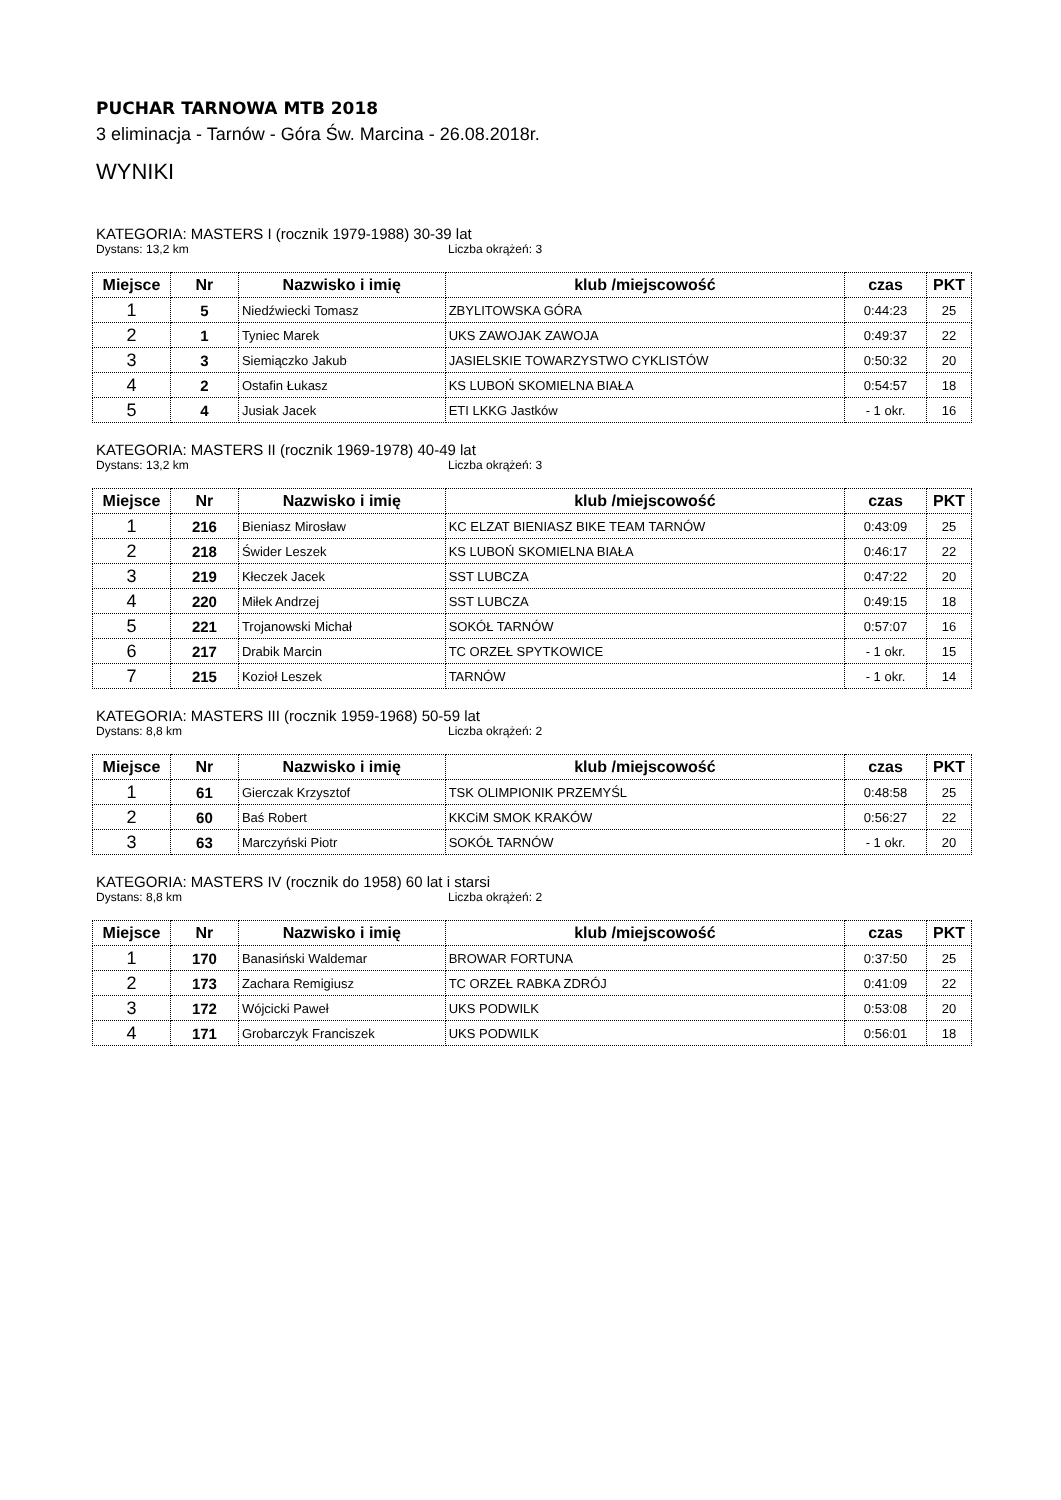PUCHAR TARNOWA MTB 2018
3 eliminacja - Tarnów - Góra Św. Marcina - 26.08.2018r.
WYNIKI
KATEGORIA: MASTERS I (rocznik 1979-1988) 30-39 lat
Dystans: 13,2 km Liczba okrążeń: 3
| Miejsce | Nr | Nazwisko i imię | klub /miejscowość | czas | PKT |
| --- | --- | --- | --- | --- | --- |
| 1 | 5 | Niedźwiecki Tomasz | ZBYLITOWSKA GÓRA | 0:44:23 | 25 |
| 2 | 1 | Tyniec Marek | UKS ZAWOJAK ZAWOJA | 0:49:37 | 22 |
| 3 | 3 | Siemiączko Jakub | JASIELSKIE TOWARZYSTWO CYKLISTÓW | 0:50:32 | 20 |
| 4 | 2 | Ostafin Łukasz | KS LUBOŃ SKOMIELNA BIAŁA | 0:54:57 | 18 |
| 5 | 4 | Jusiak Jacek | ETI LKKG Jastków | - 1 okr. | 16 |
KATEGORIA: MASTERS II (rocznik 1969-1978) 40-49 lat
Dystans: 13,2 km Liczba okrążeń: 3
| Miejsce | Nr | Nazwisko i imię | klub /miejscowość | czas | PKT |
| --- | --- | --- | --- | --- | --- |
| 1 | 216 | Bieniasz Mirosław | KC ELZAT BIENIASZ BIKE TEAM TARNÓW | 0:43:09 | 25 |
| 2 | 218 | Świder Leszek | KS LUBOŃ SKOMIELNA BIAŁA | 0:46:17 | 22 |
| 3 | 219 | Kłeczek Jacek | SST LUBCZA | 0:47:22 | 20 |
| 4 | 220 | Miłek Andrzej | SST LUBCZA | 0:49:15 | 18 |
| 5 | 221 | Trojanowski Michał | SOKÓŁ TARNÓW | 0:57:07 | 16 |
| 6 | 217 | Drabik Marcin | TC ORZEŁ SPYTKOWICE | - 1 okr. | 15 |
| 7 | 215 | Kozioł Leszek | TARNÓW | - 1 okr. | 14 |
KATEGORIA: MASTERS III (rocznik 1959-1968) 50-59 lat
Dystans: 8,8 km Liczba okrążeń: 2
| Miejsce | Nr | Nazwisko i imię | klub /miejscowość | czas | PKT |
| --- | --- | --- | --- | --- | --- |
| 1 | 61 | Gierczak Krzysztof | TSK OLIMPIONIK PRZEMYŚL | 0:48:58 | 25 |
| 2 | 60 | Baś Robert | KKCiM SMOK KRAKÓW | 0:56:27 | 22 |
| 3 | 63 | Marczyński Piotr | SOKÓŁ TARNÓW | - 1 okr. | 20 |
KATEGORIA: MASTERS IV (rocznik do 1958) 60 lat i starsi
Dystans: 8,8 km Liczba okrążeń: 2
| Miejsce | Nr | Nazwisko i imię | klub /miejscowość | czas | PKT |
| --- | --- | --- | --- | --- | --- |
| 1 | 170 | Banasiński Waldemar | BROWAR FORTUNA | 0:37:50 | 25 |
| 2 | 173 | Zachara Remigiusz | TC ORZEŁ RABKA ZDRÓJ | 0:41:09 | 22 |
| 3 | 172 | Wójcicki Paweł | UKS PODWILK | 0:53:08 | 20 |
| 4 | 171 | Grobarczyk Franciszek | UKS PODWILK | 0:56:01 | 18 |